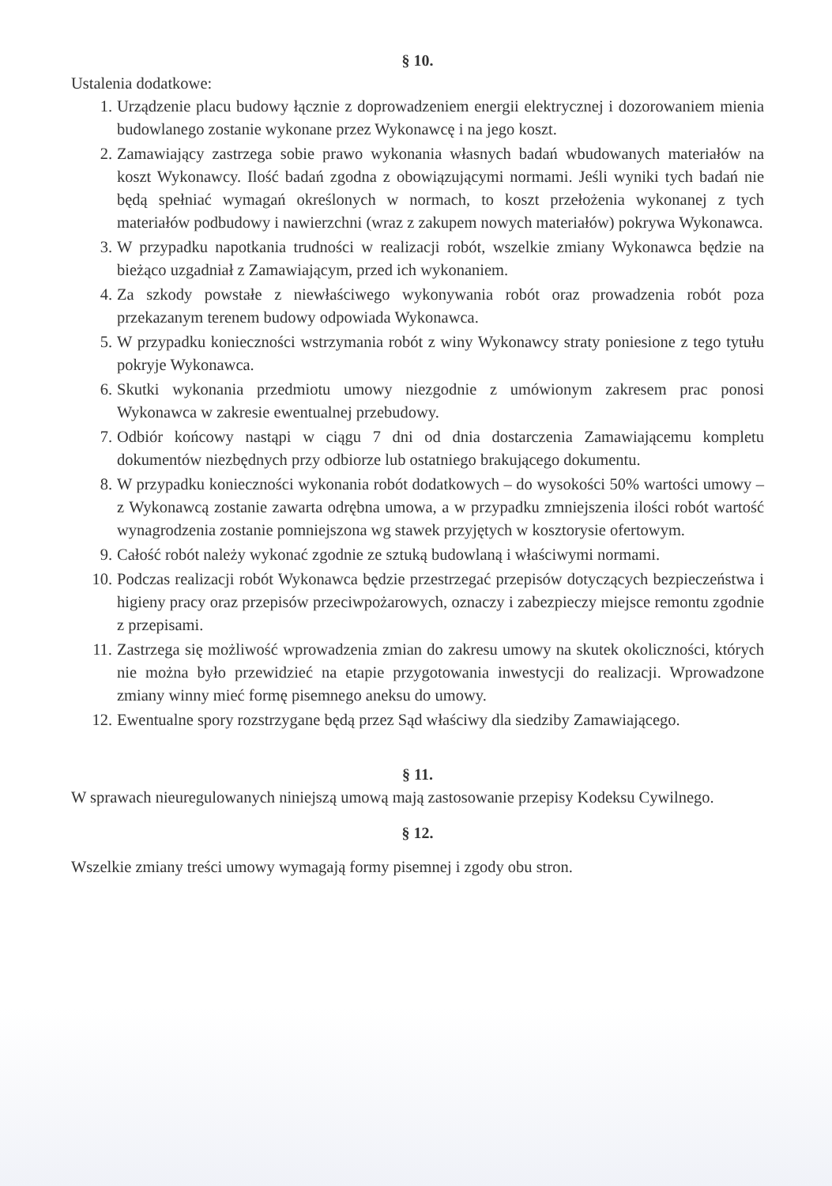§ 10.
Ustalenia dodatkowe:
1. Urządzenie placu budowy łącznie z doprowadzeniem energii elektrycznej i dozorowaniem mienia budowlanego zostanie wykonane przez Wykonawcę i na jego koszt.
2. Zamawiający zastrzega sobie prawo wykonania własnych badań wbudowanych materiałów na koszt Wykonawcy. Ilość badań zgodna z obowiązującymi normami. Jeśli wyniki tych badań nie będą spełniać wymagań określonych w normach, to koszt przełożenia wykonanej z tych materiałów podbudowy i nawierzchni (wraz z zakupem nowych materiałów) pokrywa Wykonawca.
3. W przypadku napotkania trudności w realizacji robót, wszelkie zmiany Wykonawca będzie na bieżąco uzgadniał z Zamawiającym, przed ich wykonaniem.
4. Za szkody powstałe z niewłaściwego wykonywania robót oraz prowadzenia robót poza przekazanym terenem budowy odpowiada Wykonawca.
5. W przypadku konieczności wstrzymania robót z winy Wykonawcy straty poniesione z tego tytułu pokryje Wykonawca.
6. Skutki wykonania przedmiotu umowy niezgodnie z umówionym zakresem prac ponosi Wykonawca w zakresie ewentualnej przebudowy.
7. Odbiór końcowy nastąpi w ciągu 7 dni od dnia dostarczenia Zamawiającemu kompletu dokumentów niezbędnych przy odbiorze lub ostatniego brakującego dokumentu.
8. W przypadku konieczności wykonania robót dodatkowych – do wysokości 50% wartości umowy – z Wykonawcą zostanie zawarta odrębna umowa, a w przypadku zmniejszenia ilości robót wartość wynagrodzenia zostanie pomniejszona wg stawek przyjętych w kosztorysie ofertowym.
9. Całość robót należy wykonać zgodnie ze sztuką budowlaną i właściwymi normami.
10. Podczas realizacji robót Wykonawca będzie przestrzegać przepisów dotyczących bezpieczeństwa i higieny pracy oraz przepisów przeciwpożarowych, oznaczy i zabezpieczy miejsce remontu zgodnie z przepisami.
11. Zastrzega się możliwość wprowadzenia zmian do zakresu umowy na skutek okoliczności, których nie można było przewidzieć na etapie przygotowania inwestycji do realizacji. Wprowadzone zmiany winny mieć formę pisemnego aneksu do umowy.
12. Ewentualne spory rozstrzygane będą przez Sąd właściwy dla siedziby Zamawiającego.
§ 11.
W sprawach nieuregulowanych niniejszą umową mają zastosowanie przepisy Kodeksu Cywilnego.
§ 12.
Wszelkie zmiany treści umowy wymagają formy pisemnej i zgody obu stron.